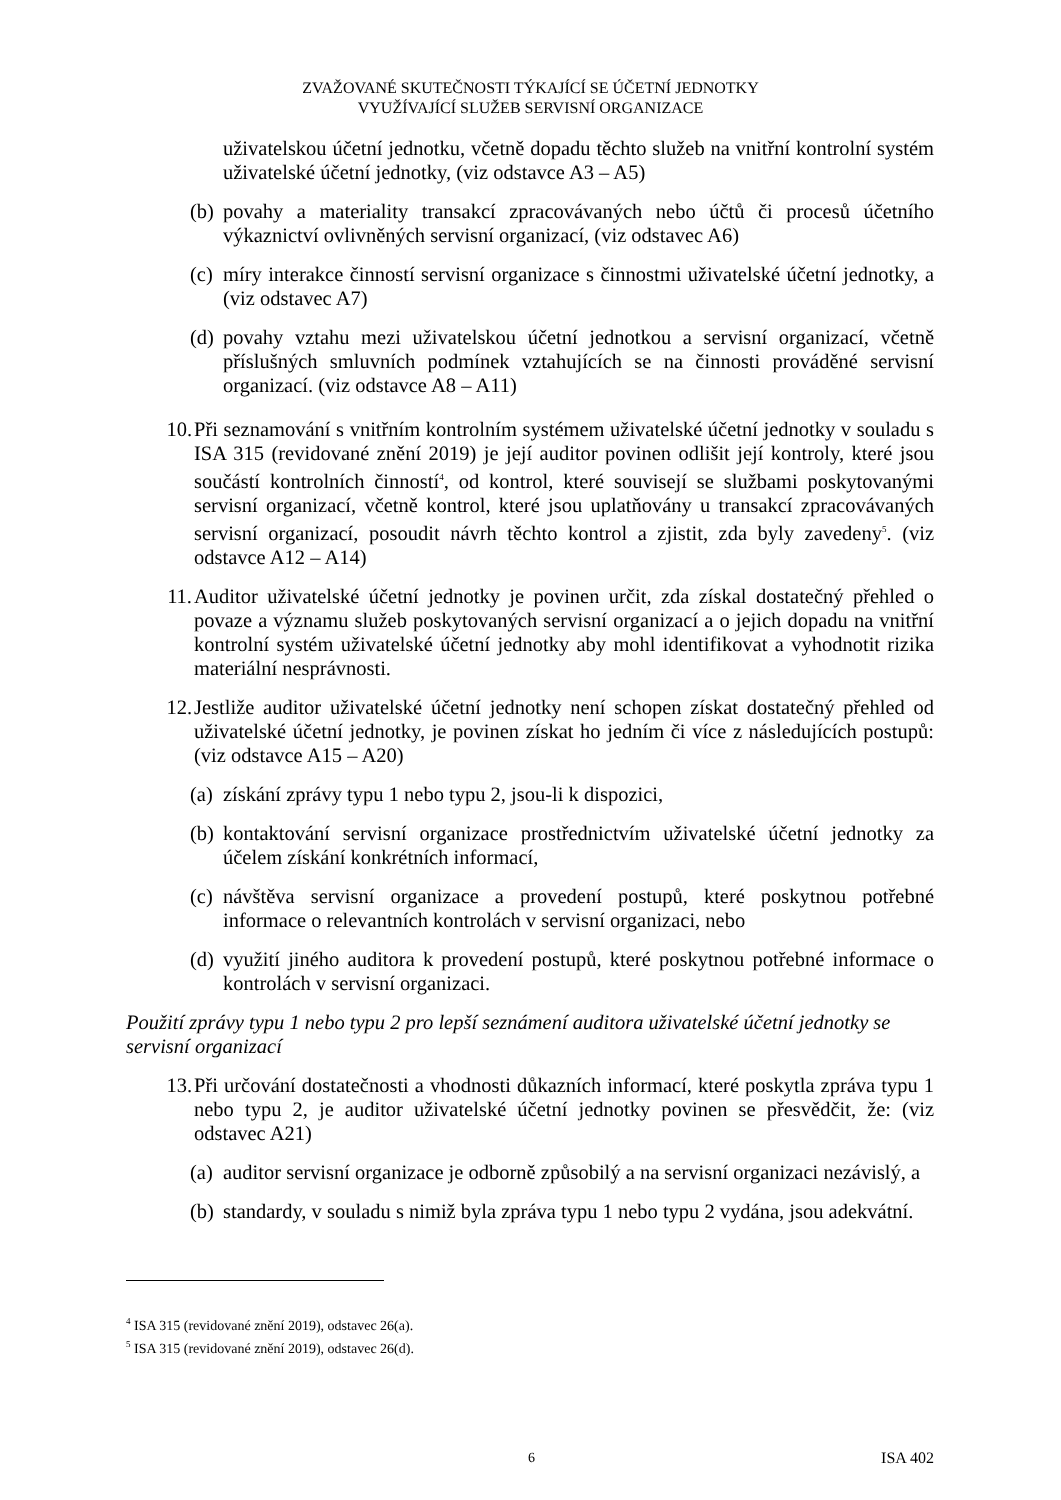ZVAŽOVANÉ SKUTEČNOSTI TÝKAJÍCÍ SE ÚČETNÍ JEDNOTKY
VYUŽÍVAJÍCÍ SLUŽEB SERVISNÍ ORGANIZACE
uživatelskou účetní jednotku, včetně dopadu těchto služeb na vnitřní kontrolní systém uživatelské účetní jednotky, (viz odstavce A3 – A5)
(b) povahy a materiality transakcí zpracovávaných nebo účtů či procesů účetního výkaznictví ovlivněných servisní organizací, (viz odstavec A6)
(c) míry interakce činností servisní organizace s činnostmi uživatelské účetní jednotky, a (viz odstavec A7)
(d) povahy vztahu mezi uživatelskou účetní jednotkou a servisní organizací, včetně příslušných smluvních podmínek vztahujících se na činnosti prováděné servisní organizací. (viz odstavce A8 – A11)
10. Při seznamování s vnitřním kontrolním systémem uživatelské účetní jednotky v souladu s ISA 315 (revidované znění 2019) je její auditor povinen odlišit její kontroly, které jsou součástí kontrolních činností<sup>4</sup>, od kontrol, které souvisejí se službami poskytovanými servisní organizací, včetně kontrol, které jsou uplatňovány u transakcí zpracovávaných servisní organizací, posoudit návrh těchto kontrol a zjistit, zda byly zavedeny<sup>5</sup>. (viz odstavce A12 – A14)
11. Auditor uživatelské účetní jednotky je povinen určit, zda získal dostatečný přehled o povaze a významu služeb poskytovaných servisní organizací a o jejich dopadu na vnitřní kontrolní systém uživatelské účetní jednotky aby mohl identifikovat a vyhodnotit rizika materiální nesprávnosti.
12. Jestliže auditor uživatelské účetní jednotky není schopen získat dostatečný přehled od uživatelské účetní jednotky, je povinen získat ho jedním či více z následujících postupů: (viz odstavce A15 – A20)
(a) získání zprávy typu 1 nebo typu 2, jsou-li k dispozici,
(b) kontaktování servisní organizace prostřednictvím uživatelské účetní jednotky za účelem získání konkrétních informací,
(c) návštěva servisní organizace a provedení postupů, které poskytnou potřebné informace o relevantních kontrolách v servisní organizaci, nebo
(d) využití jiného auditora k provedení postupů, které poskytnou potřebné informace o kontrolách v servisní organizaci.
Použití zprávy typu 1 nebo typu 2 pro lepší seznámení auditora uživatelské účetní jednotky se servisní organizací
13. Při určování dostatečnosti a vhodnosti důkazních informací, které poskytla zpráva typu 1 nebo typu 2, je auditor uživatelské účetní jednotky povinen se přesvědčit, že: (viz odstavec A21)
(a) auditor servisní organizace je odborně způsobilý a na servisní organizaci nezávislý, a
(b) standardy, v souladu s nimiž byla zpráva typu 1 nebo typu 2 vydána, jsou adekvátní.
<sup>4</sup> ISA 315 (revidované znění 2019), odstavec 26(a).
<sup>5</sup> ISA 315 (revidované znění 2019), odstavec 26(d).
6 ISA 402